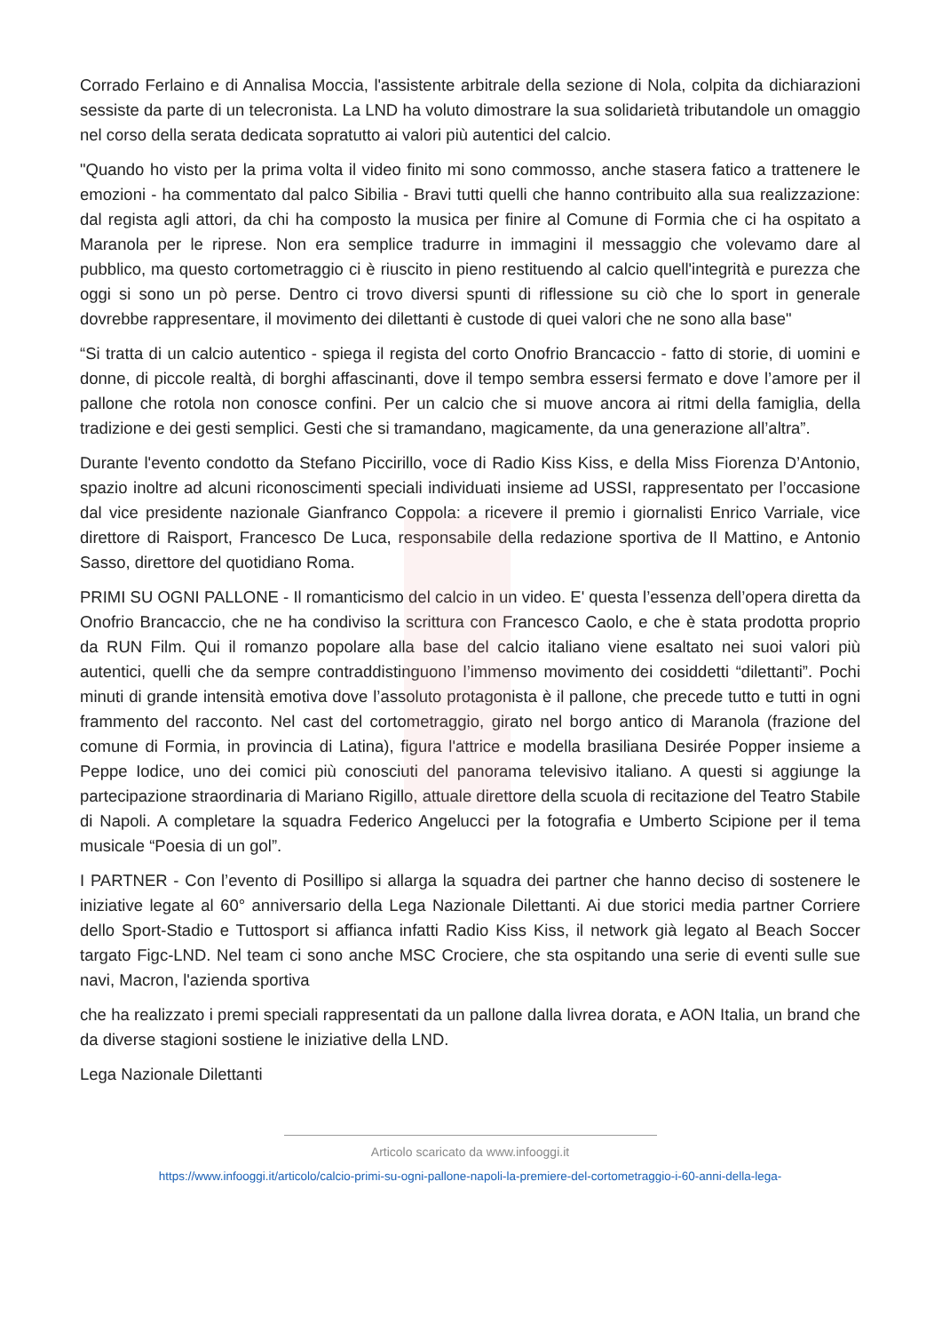Corrado Ferlaino e di Annalisa Moccia, l'assistente arbitrale della sezione di Nola, colpita da dichiarazioni sessiste da parte di un telecronista. La LND ha voluto dimostrare la sua solidarietà tributandole un omaggio nel corso della serata dedicata sopratutto ai valori più autentici del calcio.
"Quando ho visto per la prima volta il video finito mi sono commosso, anche stasera fatico a trattenere le emozioni - ha commentato dal palco Sibilia - Bravi tutti quelli che hanno contribuito alla sua realizzazione: dal regista agli attori, da chi ha composto la musica per finire al Comune di Formia che ci ha ospitato a Maranola per le riprese. Non era semplice tradurre in immagini il messaggio che volevamo dare al pubblico, ma questo cortometraggio ci è riuscito in pieno restituendo al calcio quell'integrità e purezza che oggi si sono un pò perse. Dentro ci trovo diversi spunti di riflessione su ciò che lo sport in generale dovrebbe rappresentare, il movimento dei dilettanti è custode di quei valori che ne sono alla base"
“Si tratta di un calcio autentico - spiega il regista del corto Onofrio Brancaccio - fatto di storie, di uomini e donne, di piccole realtà, di borghi affascinanti, dove il tempo sembra essersi fermato e dove l’amore per il pallone che rotola non conosce confini. Per un calcio che si muove ancora ai ritmi della famiglia, della tradizione e dei gesti semplici. Gesti che si tramandano, magicamente, da una generazione all’altra”.
Durante l'evento condotto da Stefano Piccirillo, voce di Radio Kiss Kiss, e della Miss Fiorenza D’Antonio, spazio inoltre ad alcuni riconoscimenti speciali individuati insieme ad USSI, rappresentato per l’occasione dal vice presidente nazionale Gianfranco Coppola: a ricevere il premio i giornalisti Enrico Varriale, vice direttore di Raisport, Francesco De Luca, responsabile della redazione sportiva de Il Mattino, e Antonio Sasso, direttore del quotidiano Roma.
PRIMI SU OGNI PALLONE - Il romanticismo del calcio in un video. E' questa l’essenza dell’opera diretta da Onofrio Brancaccio, che ne ha condiviso la scrittura con Francesco Caolo, e che è stata prodotta proprio da RUN Film. Qui il romanzo popolare alla base del calcio italiano viene esaltato nei suoi valori più autentici, quelli che da sempre contraddistinguono l’immenso movimento dei cosiddetti “dilettanti”. Pochi minuti di grande intensità emotiva dove l’assoluto protagonista è il pallone, che precede tutto e tutti in ogni frammento del racconto. Nel cast del cortometraggio, girato nel borgo antico di Maranola (frazione del comune di Formia, in provincia di Latina), figura l'attrice e modella brasiliana Desirée Popper insieme a Peppe Iodice, uno dei comici più conosciuti del panorama televisivo italiano. A questi si aggiunge la partecipazione straordinaria di Mariano Rigillo, attuale direttore della scuola di recitazione del Teatro Stabile di Napoli. A completare la squadra Federico Angelucci per la fotografia e Umberto Scipione per il tema musicale “Poesia di un gol”.
I PARTNER - Con l’evento di Posillipo si allarga la squadra dei partner che hanno deciso di sostenere le iniziative legate al 60° anniversario della Lega Nazionale Dilettanti. Ai due storici media partner Corriere dello Sport-Stadio e Tuttosport si affianca infatti Radio Kiss Kiss, il network già legato al Beach Soccer targato Figc-LND. Nel team ci sono anche MSC Crociere, che sta ospitando una serie di eventi sulle sue navi, Macron, l'azienda sportiva
che ha realizzato i premi speciali rappresentati da un pallone dalla livrea dorata, e AON Italia, un brand che da diverse stagioni sostiene le iniziative della LND.
Lega Nazionale Dilettanti
Articolo scaricato da www.infooggi.it
https://www.infooggi.it/articolo/calcio-primi-su-ogni-pallone-napoli-la-premiere-del-cortometraggio-i-60-anni-della-lega-